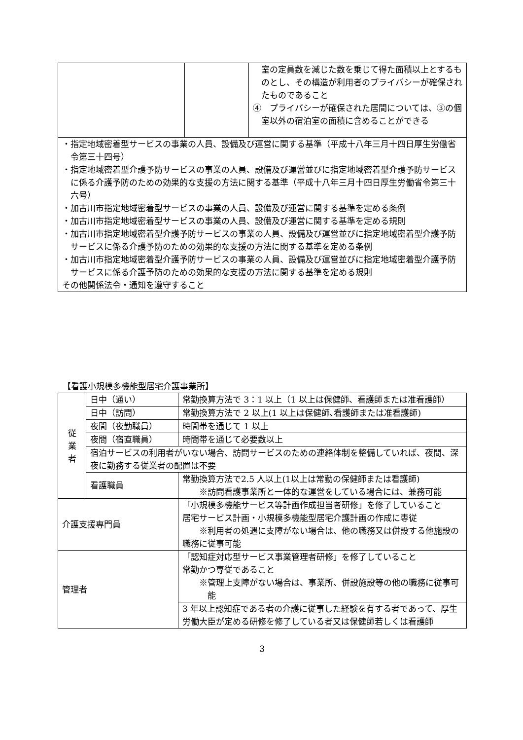| | | 室の定員数を減じた数を乗じて得た面積以上とするものとし、その構造が利用者のプライバシーが確保されたものであること ④ プライバシーが確保された居間については、③の個室以外の宿泊室の面積に含めることができる |
| ・指定地域密着型サービスの事業の人員、設備及び運営に関する基準（平成十八年三月十四日厚生労働省令第三十四号） ・指定地域密着型介護予防サービスの事業の人員、設備及び運営並びに指定地域密着型介護予防サービスに係る介護予防のための効果的な支援の方法に関する基準（平成十八年三月十四日厚生労働省令第三十六号） ・加古川市指定地域密着型サービスの事業の人員、設備及び運営に関する基準を定める条例 ・加古川市指定地域密着型サービスの事業の人員、設備及び運営に関する基準を定める規則 ・加古川市指定地域密着型介護予防サービスの事業の人員、設備及び運営並びに指定地域密着型介護予防サービスに係る介護予防のための効果的な支援の方法に関する基準を定める条例 ・加古川市指定地域密着型介護予防サービスの事業の人員、設備及び運営並びに指定地域密着型介護予防サービスに係る介護予防のための効果的な支援の方法に関する基準を定める規則 その他関係法令・通知を遵守すること | | |
【看護小規模多機能型居宅介護事業所】
| 従 業 者 | 日中（通い） | 常勤換算方法で 3：1 以上（1 以上は保健師、看護師または准看護師） |
| | 日中（訪問） | 常勤換算方法で 2 以上(1 以上は保健師､看護師または准看護師) |
| | 夜間（夜勤職員） | 時間帯を通じて 1 以上 |
| | 夜間（宿直職員） | 時間帯を通じて必要数以上 |
| | 宿泊サービスの利用者がいない場合、訪問サービスのための連絡体制を整備していれば、夜間、深夜に勤務する従業者の配置は不要 | |
| | 看護職員 | 常勤換算方法で2.5 人以上(1以上は常勤の保健師または看護師) ※訪問看護事業所と一体的な運営をしている場合には、兼務可能 |
| 介護支援専門員 | | 「小規模多機能サービス等計画作成担当者研修」を修了していること 居宅サービス計画・小規模多機能型居宅介護計画の作成に専従 ※利用者の処遇に支障がない場合は、他の職務又は併設する他施設の職務に従事可能 |
| 管理者 | | 「認知症対応型サービス事業管理者研修」を修了していること 常勤かつ専従であること ※管理上支障がない場合は、事業所、併設施設等の他の職務に従事可能 |
| | | 3 年以上認知症である者の介護に従事した経験を有する者であって、厚生労働大臣が定める研修を修了している者又は保健師若しくは看護師 |
3